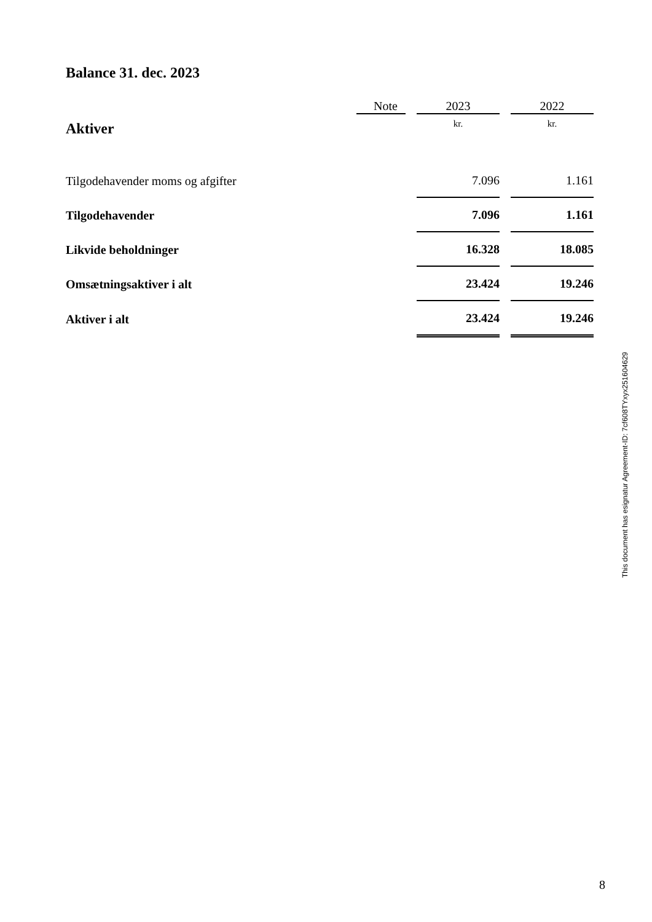Balance 31. dec. 2023
| | Note | | 2023 | | 2022 |
| --- | --- | --- | --- | --- | --- |
| Aktiver | | | kr. | | kr. |
| Tilgodehavender moms og afgifter | | | 7.096 | | 1.161 |
| Tilgodehavender | | | 7.096 | | 1.161 |
| Likvide beholdninger | | | 16.328 | | 18.085 |
| Omsætningsaktiver i alt | | | 23.424 | | 19.246 |
| Aktiver i alt | | | 23.424 | | 19.246 |
This document has esignatur Agreement-ID: 7cf608TYxyx251604629
8